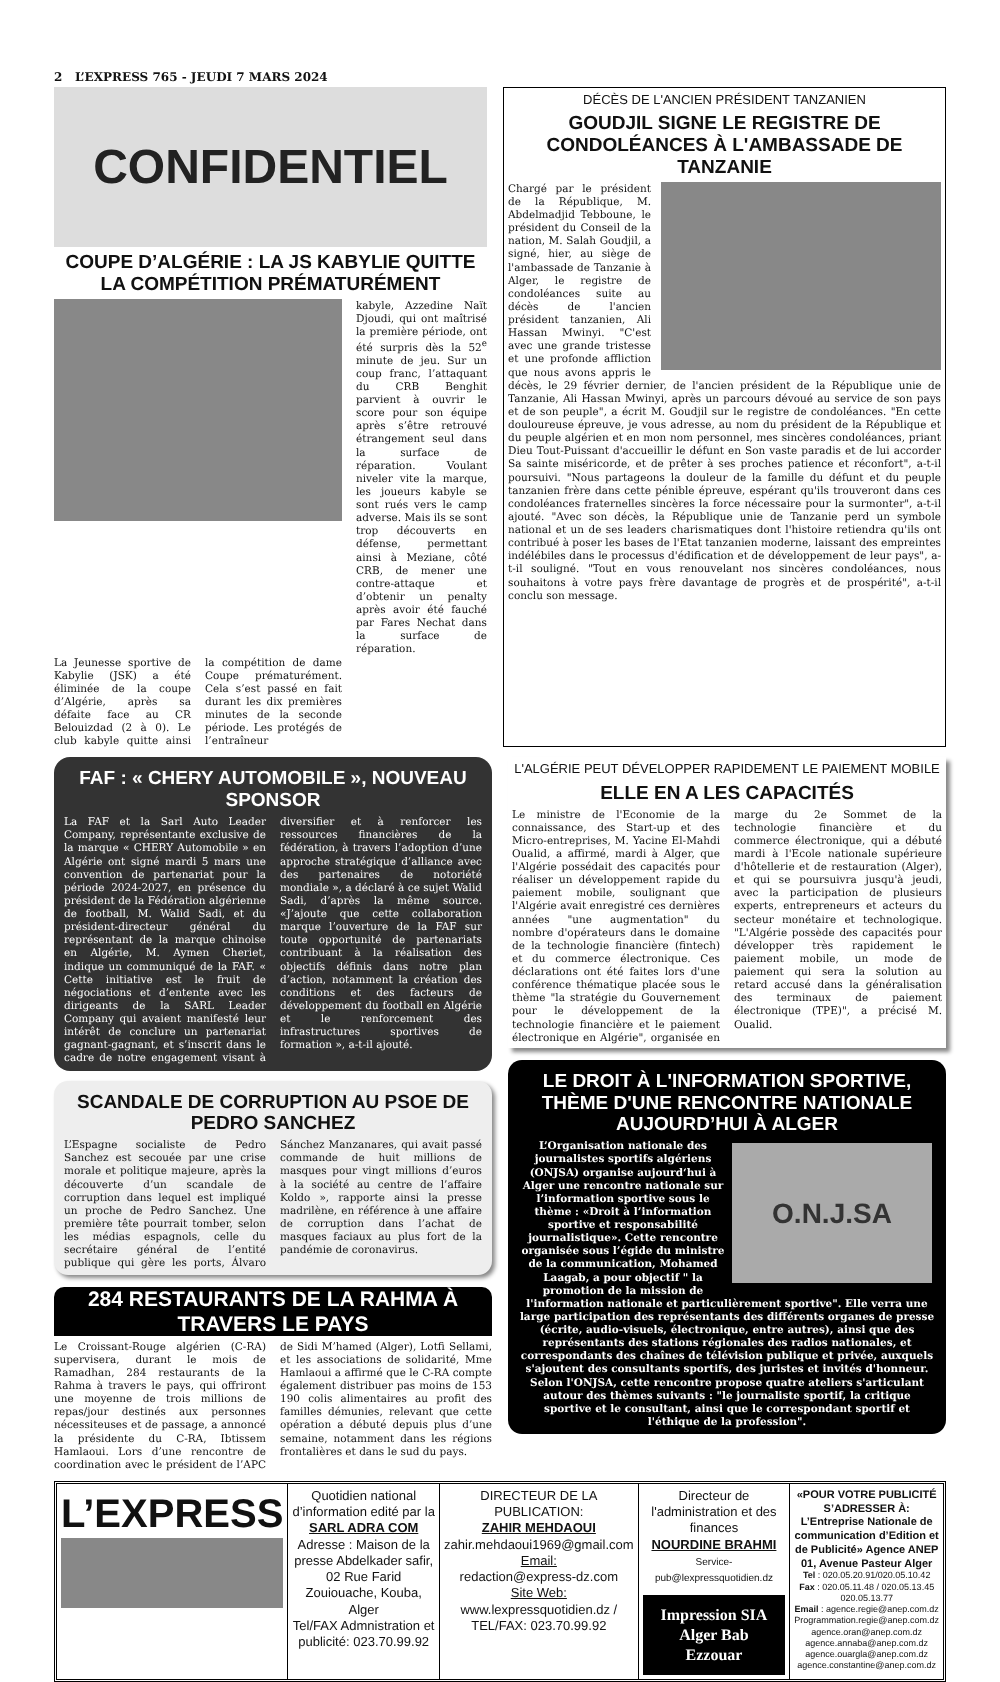2 L’EXPRESS 765 - JEUDI 7 MARS 2024
CONFIDENTIEL
COUPE D’ALGÉRIE : LA JS KABYLIE QUITTE LA COMPÉTITION PRÉMATURÉMENT
kabyle, Azzedine Naït Djoudi, qui ont maîtrisé la première période, ont été surpris dès la 52<sup>e</sup> minute de jeu. Sur un coup franc, l’attaquant du CRB Benghit parvient à ouvrir le score pour son équipe après s’être retrouvé étrangement seul dans la surface de réparation. Voulant niveler vite la marque, les joueurs kabyle se sont rués vers le camp adverse. Mais ils se sont trop découverts en défense, permettant ainsi à Meziane, côté CRB, de mener une contre-attaque et d’obtenir un penalty après avoir été fauché par Fares Nechat dans la surface de réparation.
La Jeunesse sportive de Kabylie (JSK) a été éliminée de la coupe d’Algérie, après sa défaite face au CR Belouizdad (2 à 0). Le club kabyle quitte ainsi la compétition de dame Coupe prématurément. Cela s’est passé en fait durant les dix premières minutes de la seconde période. Les protégés de l’entraîneur
DÉCÈS DE L'ANCIEN PRÉSIDENT TANZANIEN
GOUDJIL SIGNE LE REGISTRE DE CONDOLÉANCES À L'AMBASSADE DE TANZANIE
Chargé par le président de la République, M. Abdelmadjid Tebboune, le président du Conseil de la nation, M. Salah Goudjil, a signé, hier, au siège de l'ambassade de Tanzanie à Alger, le registre de condoléances suite au décès de l'ancien président tanzanien, Ali Hassan Mwinyi. "C'est avec une grande tristesse et une profonde affliction que nous avons appris le décès, le 29 février dernier, de l'ancien président de la République unie de Tanzanie, Ali Hassan Mwinyi, après un parcours dévoué au service de son pays et de son peuple", a écrit M. Goudjil sur le registre de condoléances. "En cette douloureuse épreuve, je vous adresse, au nom du président de la République et du peuple algérien et en mon nom personnel, mes sincères condoléances, priant Dieu Tout-Puissant d'accueillir le défunt en Son vaste paradis et de lui accorder Sa sainte miséricorde, et de prêter à ses proches patience et réconfort", a-t-il poursuivi. "Nous partageons la douleur de la famille du défunt et du peuple tanzanien frère dans cette pénible épreuve, espérant qu'ils trouveront dans ces condoléances fraternelles sincères la force nécessaire pour la surmonter", a-t-il ajouté. "Avec son décès, la République unie de Tanzanie perd un symbole national et un de ses leaders charismatiques dont l'histoire retiendra qu'ils ont contribué à poser les bases de l'Etat tanzanien moderne, laissant des empreintes indélébiles dans le processus d'édification et de développement de leur pays", a-t-il souligné. "Tout en vous renouvelant nos sincères condoléances, nous souhaitons à votre pays frère davantage de progrès et de prospérité", a-t-il conclu son message.
FAF : « CHERY AUTOMOBILE », NOUVEAU SPONSOR
La FAF et la Sarl Auto Leader Company, représentante exclusive de la marque « CHERY Automobile » en Algérie ont signé mardi 5 mars une convention de partenariat pour la période 2024-2027, en présence du président de la Fédération algérienne de football, M. Walid Sadi, et du président-directeur général du représentant de la marque chinoise en Algérie, M. Aymen Cheriet, indique un communiqué de la FAF. « Cette initiative est le fruit de négociations et d’entente avec les dirigeants de la SARL Leader Company qui avaient manifesté leur intérêt de conclure un partenariat gagnant-gagnant, et s’inscrit dans le cadre de notre engagement visant à diversifier et à renforcer les ressources financières de la fédération, à travers l’adoption d’une approche stratégique d’alliance avec des partenaires de notoriété mondiale », a déclaré à ce sujet Walid Sadi, d’après la même source. «J’ajoute que cette collaboration marque l’ouverture de la FAF sur toute opportunité de partenariats contribuant à la réalisation des objectifs définis dans notre plan d’action, notamment la création des conditions et des facteurs de développement du football en Algérie et le renforcement des infrastructures sportives de formation », a-t-il ajouté.
SCANDALE DE CORRUPTION AU PSOE DE PEDRO SANCHEZ
L’Espagne socialiste de Pedro Sanchez est secouée par une crise morale et politique majeure, après la découverte d’un scandale de corruption dans lequel est impliqué un proche de Pedro Sanchez. Une première tête pourrait tomber, selon les médias espagnols, celle du secrétaire général de l’entité publique qui gère les ports, Álvaro Sánchez Manzanares, qui avait passé commande de huit millions de masques pour vingt millions d’euros à la société au centre de l’affaire Koldo », rapporte ainsi la presse madrilène, en référence à une affaire de corruption dans l’achat de masques faciaux au plus fort de la pandémie de coronavirus.
284 RESTAURANTS DE LA RAHMA À TRAVERS LE PAYS
Le Croissant-Rouge algérien (C-RA) supervisera, durant le mois de Ramadhan, 284 restaurants de la Rahma à travers le pays, qui offriront une moyenne de trois millions de repas/jour destinés aux personnes nécessiteuses et de passage, a annoncé la présidente du C-RA, Ibtissem Hamlaoui. Lors d’une rencontre de coordination avec le président de l’APC de Sidi M’hamed (Alger), Lotfi Sellami, et les associations de solidarité, Mme Hamlaoui a affirmé que le C-RA compte également distribuer pas moins de 153 190 colis alimentaires au profit des familles démunies, relevant que cette opération a débuté depuis plus d’une semaine, notamment dans les régions frontalières et dans le sud du pays.
L'ALGÉRIE PEUT DÉVELOPPER RAPIDEMENT LE PAIEMENT MOBILE
ELLE EN A LES CAPACITÉS
Le ministre de l'Economie de la connaissance, des Start-up et des Micro-entreprises, M. Yacine El-Mahdi Oualid, a affirmé, mardi à Alger, que l'Algérie possédait des capacités pour réaliser un développement rapide du paiement mobile, soulignant que l'Algérie avait enregistré ces dernières années "une augmentation" du nombre d'opérateurs dans le domaine de la technologie financière (fintech) et du commerce électronique. Ces déclarations ont été faites lors d'une conférence thématique placée sous le thème "la stratégie du Gouvernement pour le développement de la technologie financière et le paiement électronique en Algérie", organisée en marge du 2e Sommet de la technologie financière et du commerce électronique, qui a débuté mardi à l'Ecole nationale supérieure d'hôtellerie et de restauration (Alger), et qui se poursuivra jusqu'à jeudi, avec la participation de plusieurs experts, entrepreneurs et acteurs du secteur monétaire et technologique. "L'Algérie possède des capacités pour développer très rapidement le paiement mobile, un mode de paiement qui sera la solution au retard accusé dans la généralisation des terminaux de paiement électronique (TPE)", a précisé M. Oualid.
LE DROIT À L'INFORMATION SPORTIVE, THÈME D'UNE RENCONTRE NATIONALE AUJOURD’HUI À ALGER
O.N.J.SA
L’Organisation nationale des journalistes sportifs algériens (ONJSA) organise aujourd‘hui à Alger une rencontre nationale sur l’information sportive sous le thème : «Droit à l’information sportive et responsabilité journalistique». Cette rencontre organisée sous l’égide du ministre de la communication, Mohamed Laagab, a pour objectif " la promotion de la mission de l'information nationale et particulièrement sportive". Elle verra une large participation des représentants des différents organes de presse (écrite, audio-visuels, électronique, entre autres), ainsi que des représentants des stations régionales des radios nationales, et correspondants des chaînes de télévision publique et privée, auxquels s'ajoutent des consultants sportifs, des juristes et invités d'honneur. Selon l'ONJSA, cette rencontre propose quatre ateliers s'articulant autour des thèmes suivants : "le journaliste sportif, la critique sportive et le consultant, ainsi que le correspondant sportif et l'éthique de la profession".
L’EXPRESS
Quotidien national d’information edité par la
SARL ADRA COM
Adresse : Maison de la presse Abdelkader safir, 02 Rue Farid Zouiouache, Kouba, Alger
Tel/FAX Admnistration et publicité: 023.70.99.92
DIRECTEUR DE LA PUBLICATION:
ZAHIR MEHDAOUI
zahir.mehdaoui1969@gmail.com
Email:
redaction@express-dz.com
Site Web:
www.lexpressquotidien.dz / TEL/FAX: 023.70.99.92
Directeur de l'administration et des finances
NOURDINE BRAHMI
Service-pub@lexpressquotidien.dz
Impression SIA
Alger Bab Ezzouar
«POUR VOTRE PUBLICITÉ S’ADRESSER À: L’Entreprise Nationale de communication d’Edition et de Publicité» Agence ANEP 01, Avenue Pasteur Alger
Tel : 020.05.20.91/020.05.10.42
Fax : 020.05.11.48 / 020.05.13.45 020.05.13.77
Email : agence.regie@anep.com.dz
Programmation.regie@anep.com.dz
agence.oran@anep.com.dz
agence.annaba@anep.com.dz
agence.ouargla@anep.com.dz
agence.constantine@anep.com.dz